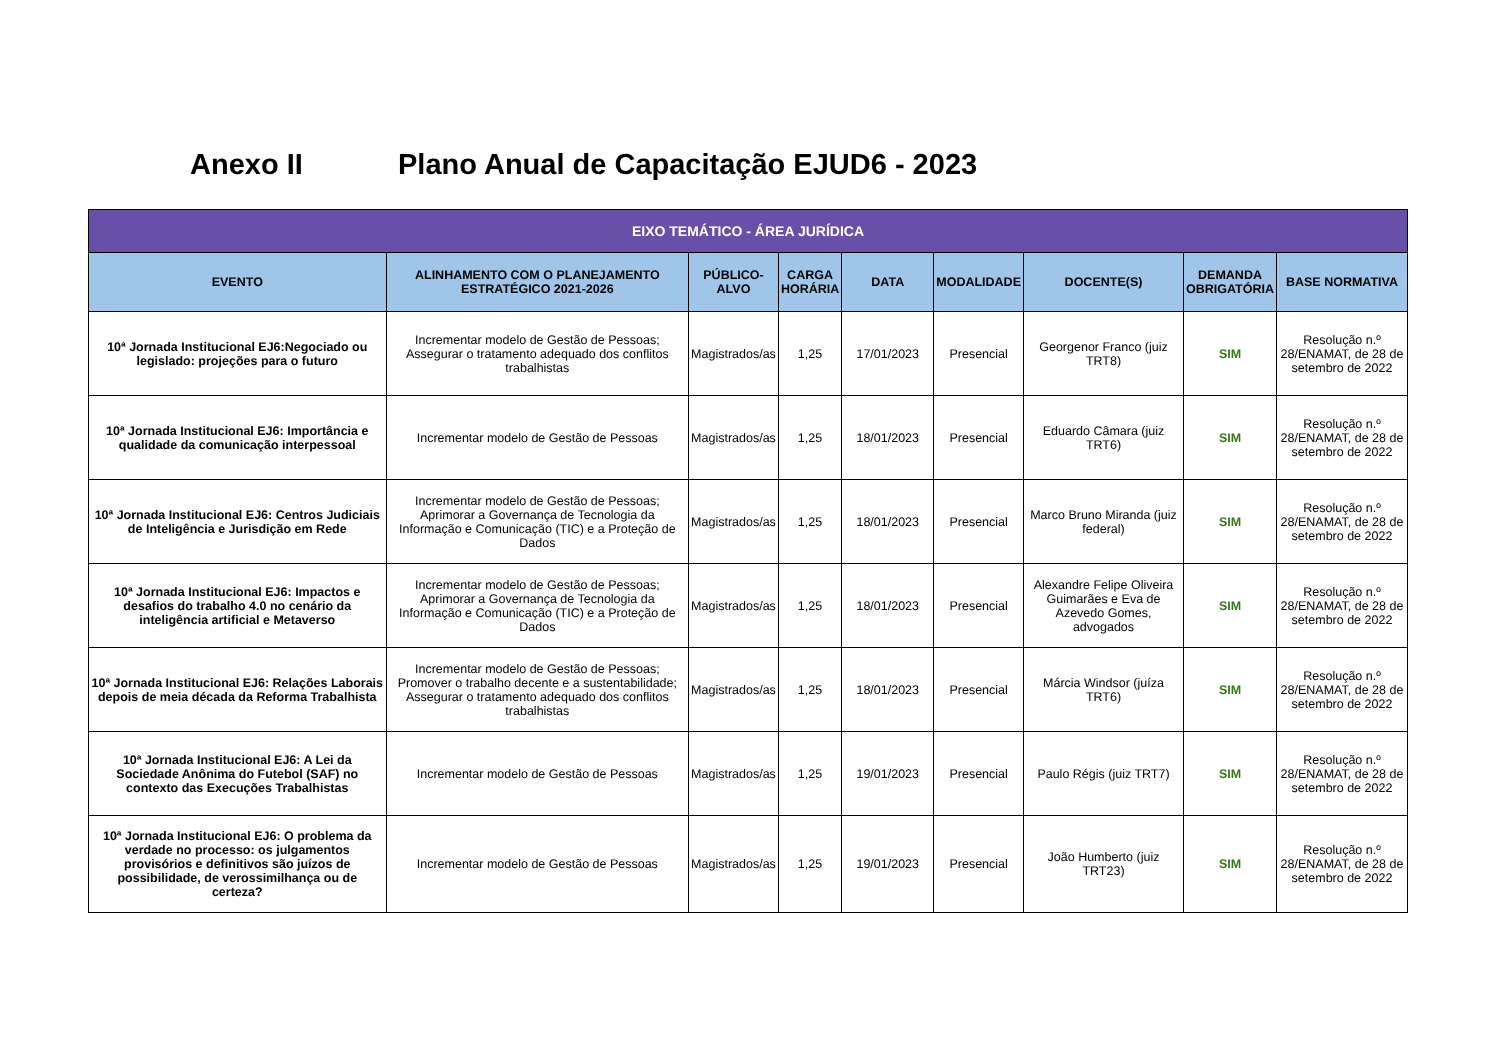Anexo II Plano Anual de Capacitação EJUD6 - 2023
| EIXO TEMÁTICO - ÁREA JURÍDICA | | | | | | | | |
| --- | --- | --- | --- | --- | --- | --- | --- | --- |
| EVENTO | ALINHAMENTO COM O PLANEJAMENTO ESTRATÉGICO 2021-2026 | PÚBLICO-ALVO | CARGA HORÁRIA | DATA | MODALIDADE | DOCENTE(S) | DEMANDA OBRIGATÓRIA | BASE NORMATIVA |
| 10ª Jornada Institucional EJ6:Negociado ou legislado: projeções para o futuro | Incrementar modelo de Gestão de Pessoas; Assegurar o tratamento adequado dos conflitos trabalhistas | Magistrados/as | 1,25 | 17/01/2023 | Presencial | Georgenor Franco (juiz TRT8) | SIM | Resolução n.º 28/ENAMAT, de 28 de setembro de 2022 |
| 10ª Jornada Institucional EJ6: Importância e qualidade da comunicação interpessoal | Incrementar modelo de Gestão de Pessoas | Magistrados/as | 1,25 | 18/01/2023 | Presencial | Eduardo Câmara (juiz TRT6) | SIM | Resolução n.º 28/ENAMAT, de 28 de setembro de 2022 |
| 10ª Jornada Institucional EJ6: Centros Judiciais de Inteligência e Jurisdição em Rede | Incrementar modelo de Gestão de Pessoas; Aprimorar a Governança de Tecnologia da Informação e Comunicação (TIC) e a Proteção de Dados | Magistrados/as | 1,25 | 18/01/2023 | Presencial | Marco Bruno Miranda (juiz federal) | SIM | Resolução n.º 28/ENAMAT, de 28 de setembro de 2022 |
| 10ª Jornada Institucional EJ6: Impactos e desafios do trabalho 4.0 no cenário da inteligência artificial e Metaverso | Incrementar modelo de Gestão de Pessoas; Aprimorar a Governança de Tecnologia da Informação e Comunicação (TIC) e a Proteção de Dados | Magistrados/as | 1,25 | 18/01/2023 | Presencial | Alexandre Felipe Oliveira Guimarães e Eva de Azevedo Gomes, advogados | SIM | Resolução n.º 28/ENAMAT, de 28 de setembro de 2022 |
| 10ª Jornada Institucional EJ6: Relações Laborais depois de meia década da Reforma Trabalhista | Incrementar modelo de Gestão de Pessoas; Promover o trabalho decente e a sustentabilidade; Assegurar o tratamento adequado dos conflitos trabalhistas | Magistrados/as | 1,25 | 18/01/2023 | Presencial | Márcia Windsor (juíza TRT6) | SIM | Resolução n.º 28/ENAMAT, de 28 de setembro de 2022 |
| 10ª Jornada Institucional EJ6: A Lei da Sociedade Anônima do Futebol (SAF) no contexto das Execuções Trabalhistas | Incrementar modelo de Gestão de Pessoas | Magistrados/as | 1,25 | 19/01/2023 | Presencial | Paulo Régis (juiz TRT7) | SIM | Resolução n.º 28/ENAMAT, de 28 de setembro de 2022 |
| 10ª Jornada Institucional EJ6: O problema da verdade no processo: os julgamentos provisórios e definitivos são juízos de possibilidade, de verossimilhança ou de certeza? | Incrementar modelo de Gestão de Pessoas | Magistrados/as | 1,25 | 19/01/2023 | Presencial | João Humberto (juiz TRT23) | SIM | Resolução n.º 28/ENAMAT, de 28 de setembro de 2022 |